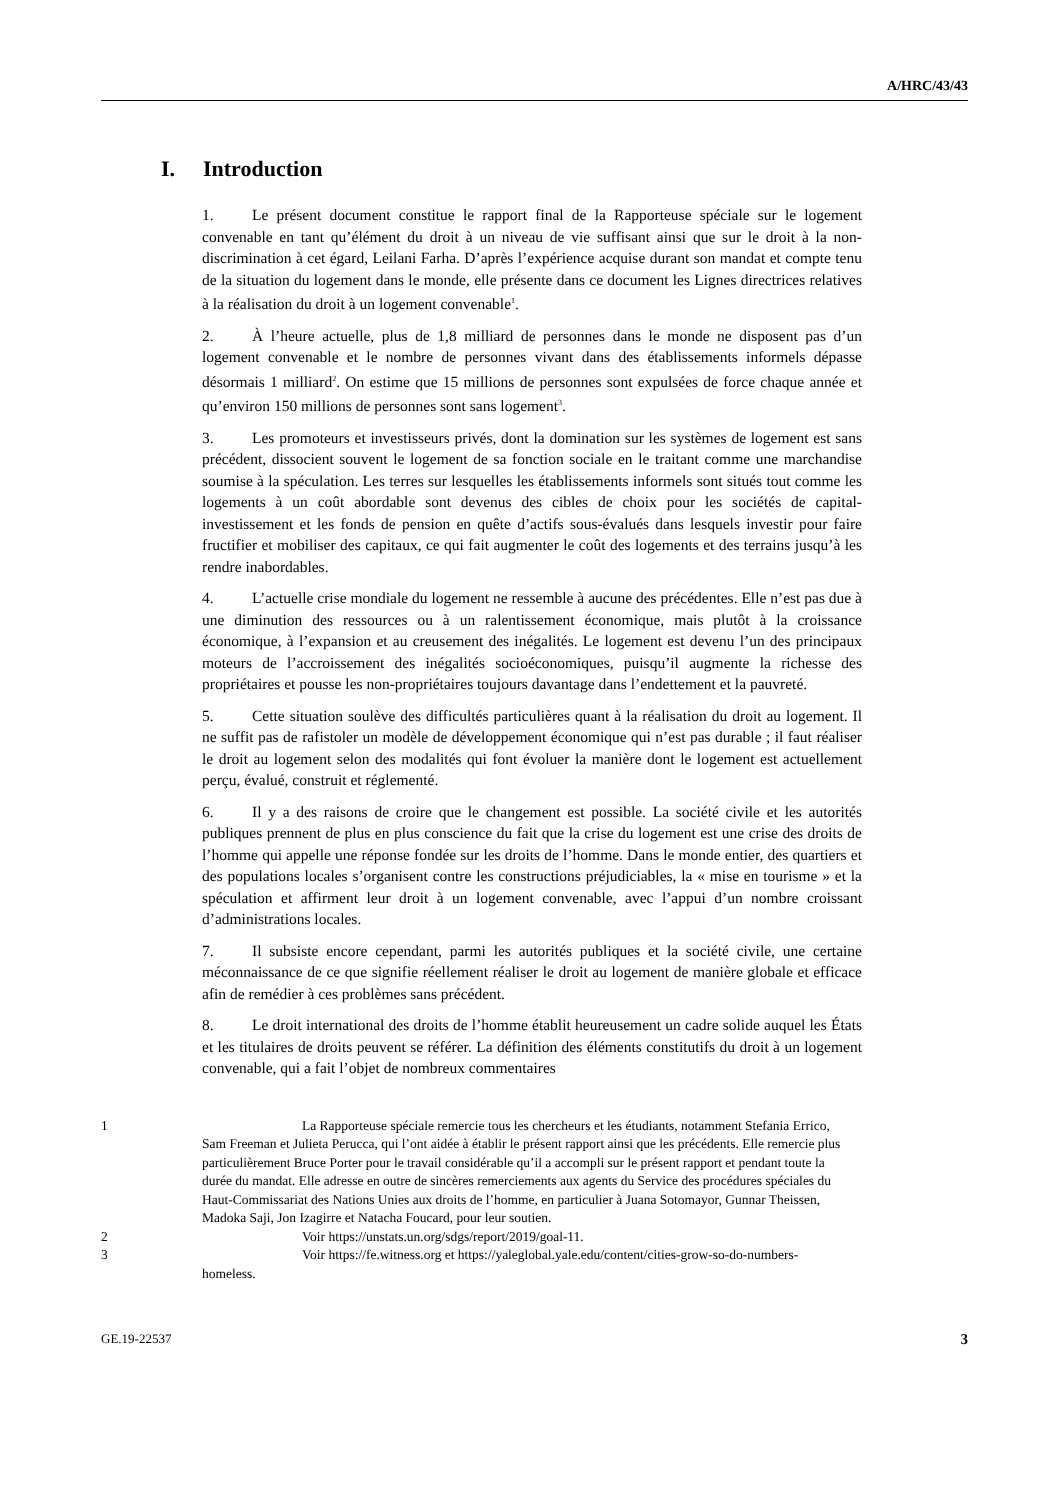A/HRC/43/43
I. Introduction
1. Le présent document constitue le rapport final de la Rapporteuse spéciale sur le logement convenable en tant qu’élément du droit à un niveau de vie suffisant ainsi que sur le droit à la non-discrimination à cet égard, Leilani Farha. D’après l’expérience acquise durant son mandat et compte tenu de la situation du logement dans le monde, elle présente dans ce document les Lignes directrices relatives à la réalisation du droit à un logement convenable<sup>1</sup>.
2. À l’heure actuelle, plus de 1,8 milliard de personnes dans le monde ne disposent pas d’un logement convenable et le nombre de personnes vivant dans des établissements informels dépasse désormais 1 milliard<sup>2</sup>. On estime que 15 millions de personnes sont expulsées de force chaque année et qu’environ 150 millions de personnes sont sans logement<sup>3</sup>.
3. Les promoteurs et investisseurs privés, dont la domination sur les systèmes de logement est sans précédent, dissocient souvent le logement de sa fonction sociale en le traitant comme une marchandise soumise à la spéculation. Les terres sur lesquelles les établissements informels sont situés tout comme les logements à un coût abordable sont devenus des cibles de choix pour les sociétés de capital-investissement et les fonds de pension en quête d’actifs sous-évalués dans lesquels investir pour faire fructifier et mobiliser des capitaux, ce qui fait augmenter le coût des logements et des terrains jusqu’à les rendre inabordables.
4. L’actuelle crise mondiale du logement ne ressemble à aucune des précédentes. Elle n’est pas due à une diminution des ressources ou à un ralentissement économique, mais plutôt à la croissance économique, à l’expansion et au creusement des inégalités. Le logement est devenu l’un des principaux moteurs de l’accroissement des inégalités socioéconomiques, puisqu’il augmente la richesse des propriétaires et pousse les non-propriétaires toujours davantage dans l’endettement et la pauvreté.
5. Cette situation soulève des difficultés particulières quant à la réalisation du droit au logement. Il ne suffit pas de rafistoler un modèle de développement économique qui n’est pas durable ; il faut réaliser le droit au logement selon des modalités qui font évoluer la manière dont le logement est actuellement perçu, évalué, construit et réglementé.
6. Il y a des raisons de croire que le changement est possible. La société civile et les autorités publiques prennent de plus en plus conscience du fait que la crise du logement est une crise des droits de l’homme qui appelle une réponse fondée sur les droits de l’homme. Dans le monde entier, des quartiers et des populations locales s’organisent contre les constructions préjudiciables, la « mise en tourisme » et la spéculation et affirment leur droit à un logement convenable, avec l’appui d’un nombre croissant d’administrations locales.
7. Il subsiste encore cependant, parmi les autorités publiques et la société civile, une certaine méconnaissance de ce que signifie réellement réaliser le droit au logement de manière globale et efficace afin de remédier à ces problèmes sans précédent.
8. Le droit international des droits de l’homme établit heureusement un cadre solide auquel les États et les titulaires de droits peuvent se référer. La définition des éléments constitutifs du droit à un logement convenable, qui a fait l’objet de nombreux commentaires
1 La Rapporteuse spéciale remercie tous les chercheurs et les étudiants, notamment Stefania Errico, Sam Freeman et Julieta Perucca, qui l’ont aidée à établir le présent rapport ainsi que les précédents. Elle remercie plus particulièrement Bruce Porter pour le travail considérable qu’il a accompli sur le présent rapport et pendant toute la durée du mandat. Elle adresse en outre de sincères remerciements aux agents du Service des procédures spéciales du Haut-Commissariat des Nations Unies aux droits de l’homme, en particulier à Juana Sotomayor, Gunnar Theissen, Madoka Saji, Jon Izagirre et Natacha Foucard, pour leur soutien.
2 Voir https://unstats.un.org/sdgs/report/2019/goal-11.
3 Voir https://fe.witness.org et https://yaleglobal.yale.edu/content/cities-grow-so-do-numbers-homeless.
GE.19-22537 3